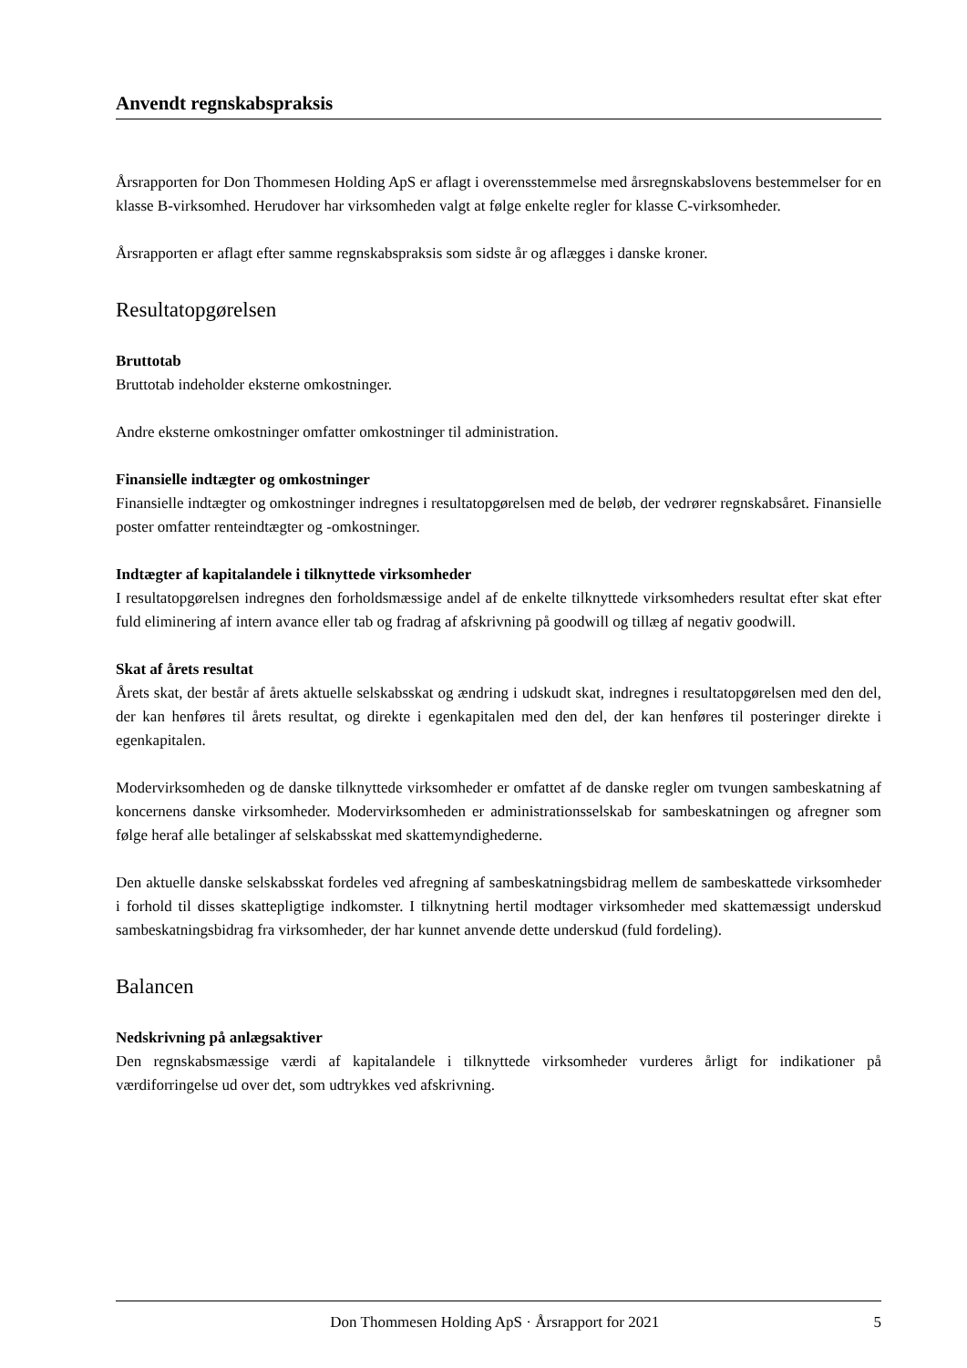Anvendt regnskabspraksis
Årsrapporten for Don Thommesen Holding ApS er aflagt i overensstemmelse med årsregnskabslovens bestemmelser for en klasse B-virksomhed. Herudover har virksomheden valgt at følge enkelte regler for klasse C-virksomheder.
Årsrapporten er aflagt efter samme regnskabspraksis som sidste år og aflægges i danske kroner.
Resultatopgørelsen
Bruttotab
Bruttotab indeholder eksterne omkostninger.
Andre eksterne omkostninger omfatter omkostninger til administration.
Finansielle indtægter og omkostninger
Finansielle indtægter og omkostninger indregnes i resultatopgørelsen med de beløb, der vedrører regnskabsåret. Finansielle poster omfatter renteindtægter og -omkostninger.
Indtægter af kapitalandele i tilknyttede virksomheder
I resultatopgørelsen indregnes den forholdsmæssige andel af de enkelte tilknyttede virksomheders resultat efter skat efter fuld eliminering af intern avance eller tab og fradrag af afskrivning på goodwill og tillæg af negativ goodwill.
Skat af årets resultat
Årets skat, der består af årets aktuelle selskabsskat og ændring i udskudt skat, indregnes i resultatopgørelsen med den del, der kan henføres til årets resultat, og direkte i egenkapitalen med den del, der kan henføres til posteringer direkte i egenkapitalen.
Modervirksomheden og de danske tilknyttede virksomheder er omfattet af de danske regler om tvungen sambeskatning af koncernens danske virksomheder. Modervirksomheden er administrationsselskab for sambeskatningen og afregner som følge heraf alle betalinger af selskabsskat med skattemyndighederne.
Den aktuelle danske selskabsskat fordeles ved afregning af sambeskatningsbidrag mellem de sambeskattede virksomheder i forhold til disses skattepligtige indkomster. I tilknytning hertil modtager virksomheder med skattemæssigt underskud sambeskatningsbidrag fra virksomheder, der har kunnet anvende dette underskud (fuld fordeling).
Balancen
Nedskrivning på anlægsaktiver
Den regnskabsmæssige værdi af kapitalandele i tilknyttede virksomheder vurderes årligt for indikationer på værdiforringelse ud over det, som udtrykkes ved afskrivning.
Don Thommesen Holding ApS · Årsrapport for 2021 5